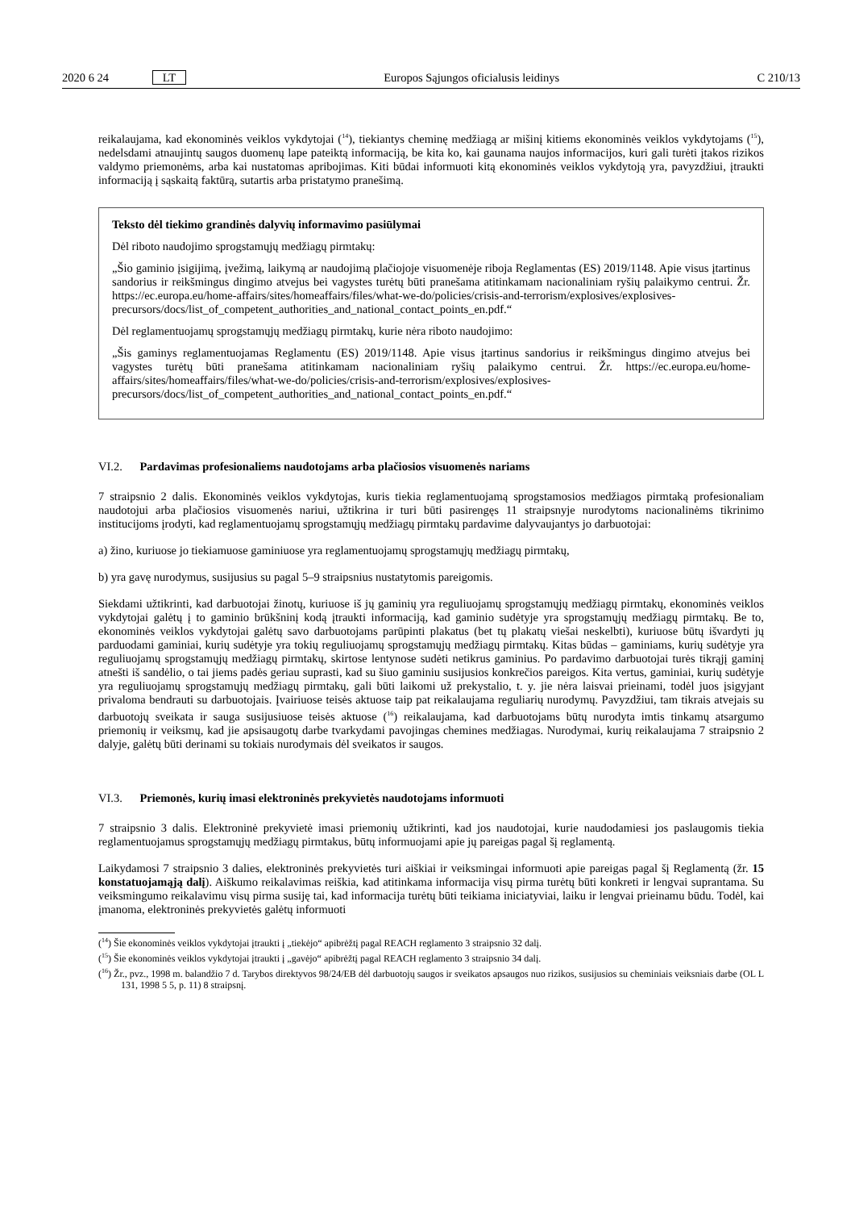2020 6 24 LT Europos Sąjungos oficialusis leidinys C 210/13
reikalaujama, kad ekonominės veiklos vykdytojai (<sup>14</sup>), tiekiantys cheminę medžiagą ar mišinį kitiems ekonominės veiklos vykdytojams (<sup>15</sup>), nedelsdami atnaujintų saugos duomenų lape pateiktą informaciją, be kita ko, kai gaunama naujos informacijos, kuri gali turėti įtakos rizikos valdymo priemonėms, arba kai nustatomas apribojimas. Kiti būdai informuoti kitą ekonominės veiklos vykdytoją yra, pavyzdžiui, įtraukti informaciją į sąskaitą faktūrą, sutartis arba pristatymo pranešimą.
Teksto dėl tiekimo grandinės dalyvių informavimo pasiūlymai
Dėl riboto naudojimo sprogstamųjų medžiagų pirmtakų:
„Šio gaminio įsigijimą, įvežimą, laikymą ar naudojimą plačiojoje visuomenėje riboja Reglamentas (ES) 2019/1148. Apie visus įtartinus sandorius ir reikšmingus dingimo atvejus bei vagystes turėtų būti pranešama atitinkamam nacionaliniam ryšių palaikymo centrui. Žr. https://ec.europa.eu/home-affairs/sites/homeaffairs/files/what-we-do/policies/crisis-and-terrorism/explosives/explosives-precursors/docs/list_of_competent_authorities_and_national_contact_points_en.pdf.“
Dėl reglamentuojamų sprogstamųjų medžiagų pirmtakų, kurie nėra riboto naudojimo:
„Šis gaminys reglamentuojamas Reglamentu (ES) 2019/1148. Apie visus įtartinus sandorius ir reikšmingus dingimo atvejus bei vagystes turėtų būti pranešama atitinkamam nacionaliniam ryšių palaikymo centrui. Žr. https://ec.europa.eu/home-affairs/sites/homeaffairs/files/what-we-do/policies/crisis-and-terrorism/explosives/explosives-precursors/docs/list_of_competent_authorities_and_national_contact_points_en.pdf.“
VI.2. Pardavimas profesionaliems naudotojams arba plačiosios visuomenės nariams
7 straipsnio 2 dalis. Ekonominės veiklos vykdytojas, kuris tiekia reglamentuojamą sprogstamosios medžiagos pirmtaką profesionaliam naudotojui arba plačiosios visuomenės nariui, užtikrina ir turi būti pasirengęs 11 straipsnyje nurodytoms nacionalinėms tikrinimo institucijoms įrodyti, kad reglamentuojamų sprogstamųjų medžiagų pirmtakų pardavime dalyvaujantys jo darbuotojai:
a) žino, kuriuose jo tiekiamuose gaminiuose yra reglamentuojamų sprogstamųjų medžiagų pirmtakų,
b) yra gavę nurodymus, susijusius su pagal 5–9 straipsnius nustatytomis pareigomis.
Siekdami užtikrinti, kad darbuotojai žinotų, kuriuose iš jų gaminių yra reguliuojamų sprogstamųjų medžiagų pirmtakų, ekonominės veiklos vykdytojai galėtų į to gaminio brūkšninį kodą įtraukti informaciją, kad gaminio sudėtyje yra sprogstamųjų medžiagų pirmtakų. Be to, ekonominės veiklos vykdytojai galėtų savo darbuotojams parūpinti plakatus (bet tų plakatų viešai neskelbti), kuriuose būtų išvardyti jų parduodami gaminiai, kurių sudėtyje yra tokių reguliuojamų sprogstamųjų medžiagų pirmtakų. Kitas būdas – gaminiams, kurių sudėtyje yra reguliuojamų sprogstamųjų medžiagų pirmtakų, skirtose lentynose sudėti netikrus gaminius. Po pardavimo darbuotojai turės tikrąjį gaminį atnešti iš sandėlio, o tai jiems padės geriau suprasti, kad su šiuo gaminiu susijusios konkrečios pareigos. Kita vertus, gaminiai, kurių sudėtyje yra reguliuojamų sprogstamųjų medžiagų pirmtakų, gali būti laikomi už prekystalio, t. y. jie nėra laisvai prieinami, todėl juos įsigyjant privaloma bendrauti su darbuotojais. Įvairiuose teisės aktuose taip pat reikalaujama reguliarių nurodymų. Pavyzdžiui, tam tikrais atvejais su darbuotojų sveikata ir sauga susijusiuose teisės aktuose (<sup>16</sup>) reikalaujama, kad darbuotojams būtų nurodyta imtis tinkamų atsargumo priemonių ir veiksmų, kad jie apsisaugotų darbe tvarkydami pavojingas chemines medžiagas. Nurodymai, kurių reikalaujama 7 straipsnio 2 dalyje, galėtų būti derinami su tokiais nurodymais dėl sveikatos ir saugos.
VI.3. Priemonės, kurių imasi elektroninės prekyvietės naudotojams informuoti
7 straipsnio 3 dalis. Elektroninė prekyvietė imasi priemonių užtikrinti, kad jos naudotojai, kurie naudodamiesi jos paslaugomis tiekia reglamentuojamus sprogstamųjų medžiagų pirmtakus, būtų informuojami apie jų pareigas pagal šį reglamentą.
Laikydamosi 7 straipsnio 3 dalies, elektroninės prekyvietės turi aiškiai ir veiksmingai informuoti apie pareigas pagal šį Reglamentą (žr. 15 konstatuojamąją dalį). Aiškumo reikalavimas reiškia, kad atitinkama informacija visų pirma turėtų būti konkreti ir lengvai suprantama. Su veiksmingumo reikalavimu visų pirma susiję tai, kad informacija turėtų būti teikiama iniciatyviai, laiku ir lengvai prieinamu būdu. Todėl, kai įmanoma, elektroninės prekyvietės galėtų informuoti
(<sup>14</sup>) Šie ekonominės veiklos vykdytojai įtraukti į „tiekėjo“ apibrėžtį pagal REACH reglamento 3 straipsnio 32 dalį.
(<sup>15</sup>) Šie ekonominės veiklos vykdytojai įtraukti į „gavėjo“ apibrėžtį pagal REACH reglamento 3 straipsnio 34 dalį.
(<sup>16</sup>) Žr., pvz., 1998 m. balandžio 7 d. Tarybos direktyvos 98/24/EB dėl darbuotojų saugos ir sveikatos apsaugos nuo rizikos, susijusios su cheminiais veiksniais darbe (OL L 131, 1998 5 5, p. 11) 8 straipsnį.